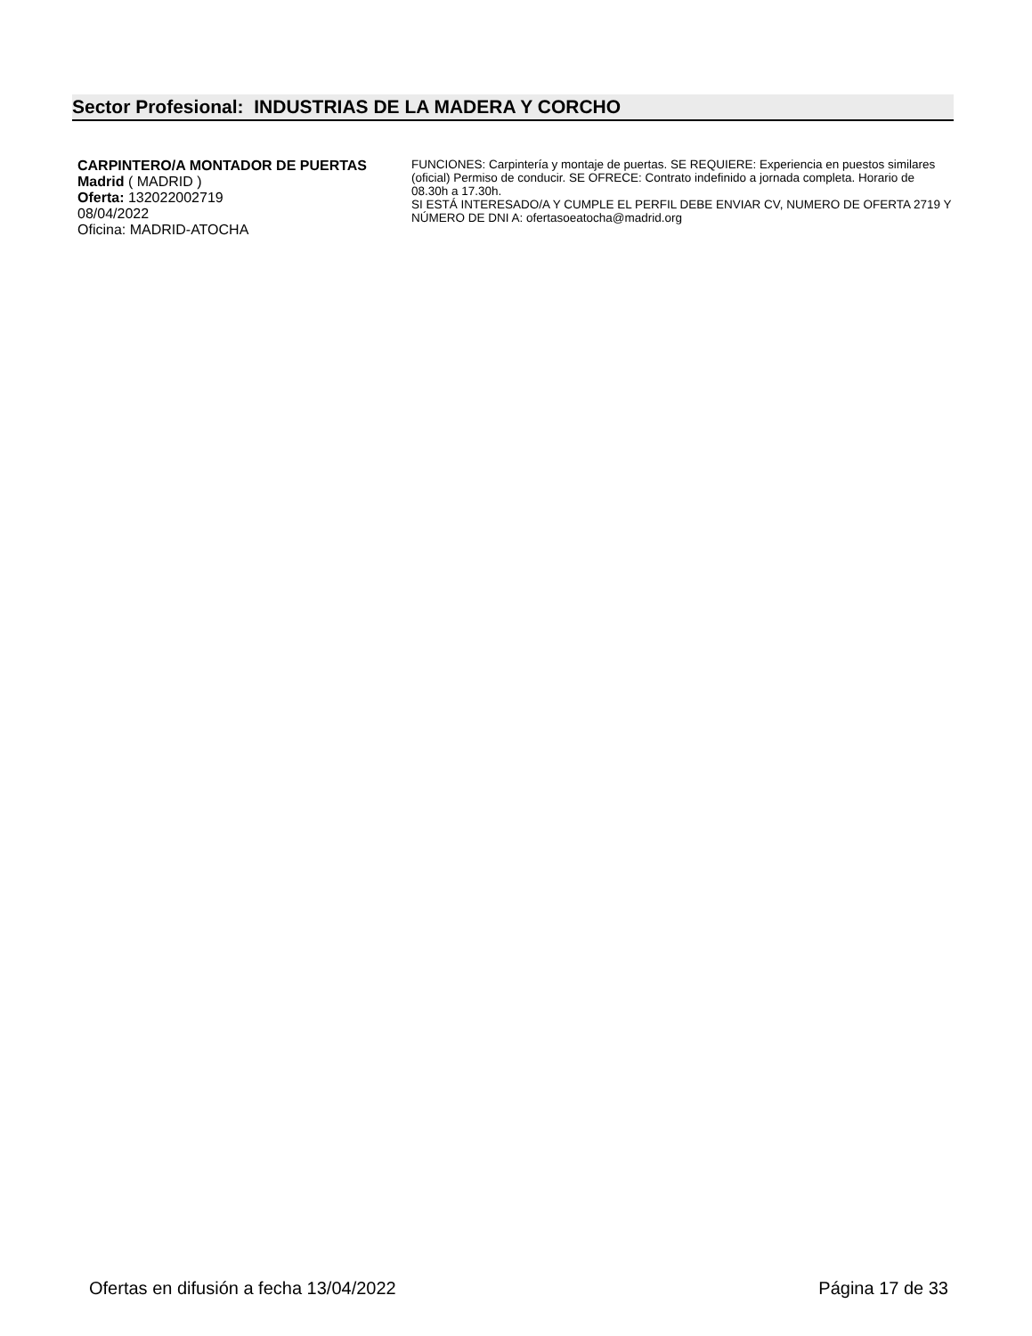Sector Profesional: INDUSTRIAS DE LA MADERA Y CORCHO
CARPINTERO/A MONTADOR DE PUERTAS
Madrid ( MADRID )
Oferta: 132022002719
08/04/2022
Oficina: MADRID-ATOCHA
FUNCIONES: Carpintería y montaje de puertas. SE REQUIERE: Experiencia en puestos similares (oficial) Permiso de conducir. SE OFRECE: Contrato indefinido a jornada completa. Horario de 08.30h a 17.30h.
SI ESTÁ INTERESADO/A Y CUMPLE EL PERFIL DEBE ENVIAR CV, NUMERO DE OFERTA 2719 Y NÚMERO DE DNI A: ofertasoeatocha@madrid.org
Ofertas en difusión a fecha 13/04/2022 Página 17 de 33